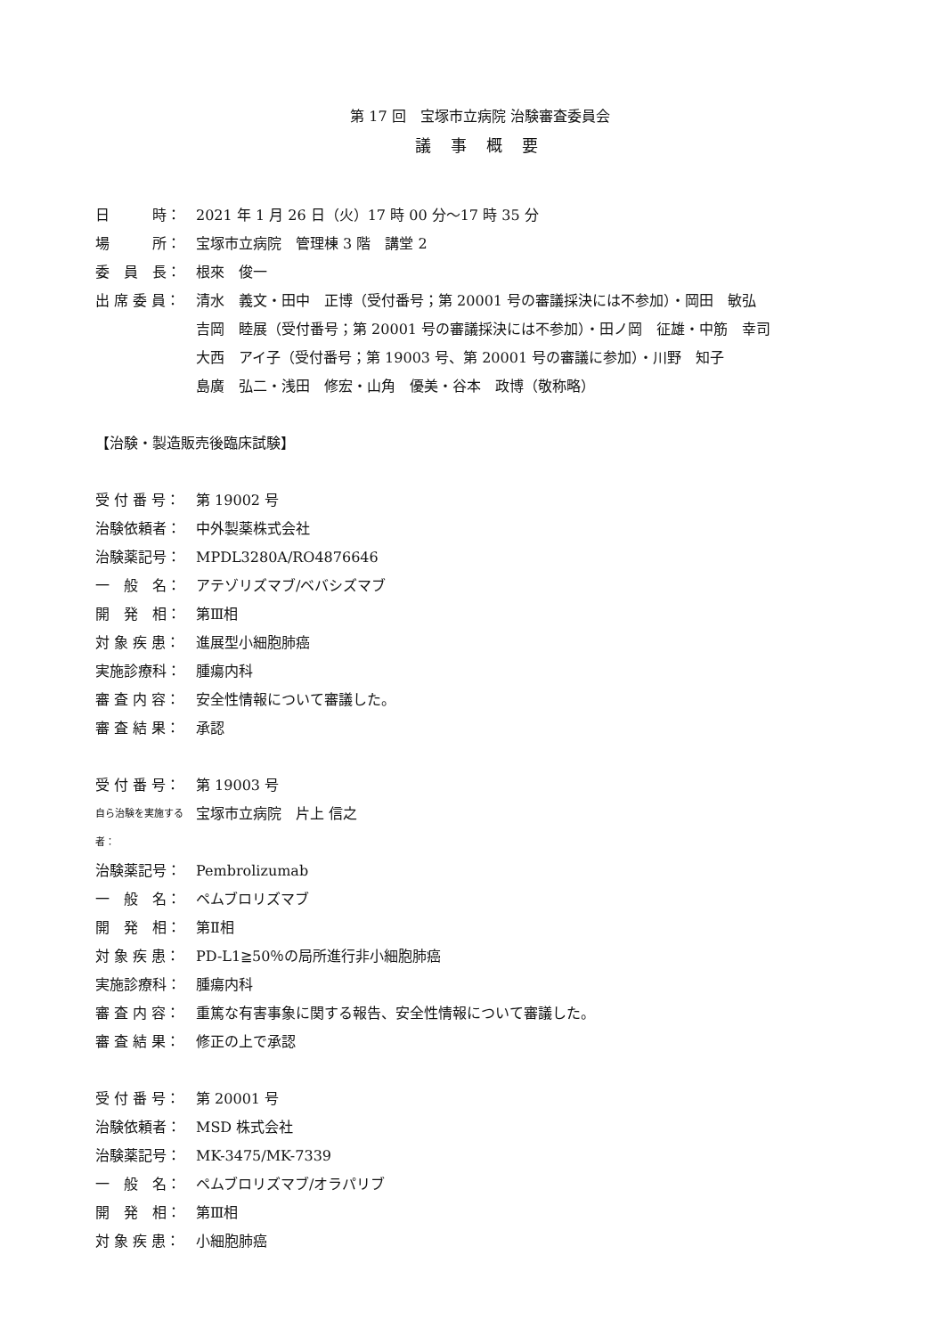第 17 回　宝塚市立病院 治験審査委員会
議 事 概 要
日　　　時： 2021 年 1 月 26 日（火）17 時 00 分～17 時 35 分
場　　　所： 宝塚市立病院　管理棟 3 階　講堂 2
委　員　長： 根來　俊一
出 席 委 員： 清水　義文・田中　正博（受付番号；第 20001 号の審議採決には不参加）・岡田　敏弘
吉岡　睦展（受付番号；第 20001 号の審議採決には不参加）・田ノ岡　征雄・中筋　幸司
大西　アイ子（受付番号；第 19003 号、第 20001 号の審議に参加）・川野　知子
島廣　弘二・浅田　修宏・山角　優美・谷本　政博（敬称略）
【治験・製造販売後臨床試験】
受 付 番 号： 第 19002 号
治験依頼者： 中外製薬株式会社
治験薬記号： MPDL3280A/RO4876646
一　般　名： アテゾリズマブ/ベバシズマブ
開　発　相： 第Ⅲ相
対 象 疾 患： 進展型小細胞肺癌
実施診療科： 腫瘍内科
審 査 内 容： 安全性情報について審議した。
審 査 結 果： 承認
受 付 番 号： 第 19003 号
自ら治験を実施する者： 宝塚市立病院　片上 信之
治験薬記号： Pembrolizumab
一　般　名： ペムブロリズマブ
開　発　相： 第Ⅱ相
対 象 疾 患： PD-L1≧50％の局所進行非小細胞肺癌
実施診療科： 腫瘍内科
審 査 内 容： 重篤な有害事象に関する報告、安全性情報について審議した。
審 査 結 果： 修正の上で承認
受 付 番 号： 第 20001 号
治験依頼者： MSD 株式会社
治験薬記号： MK-3475/MK-7339
一　般　名： ペムブロリズマブ/オラパリブ
開　発　相： 第Ⅲ相
対 象 疾 患： 小細胞肺癌